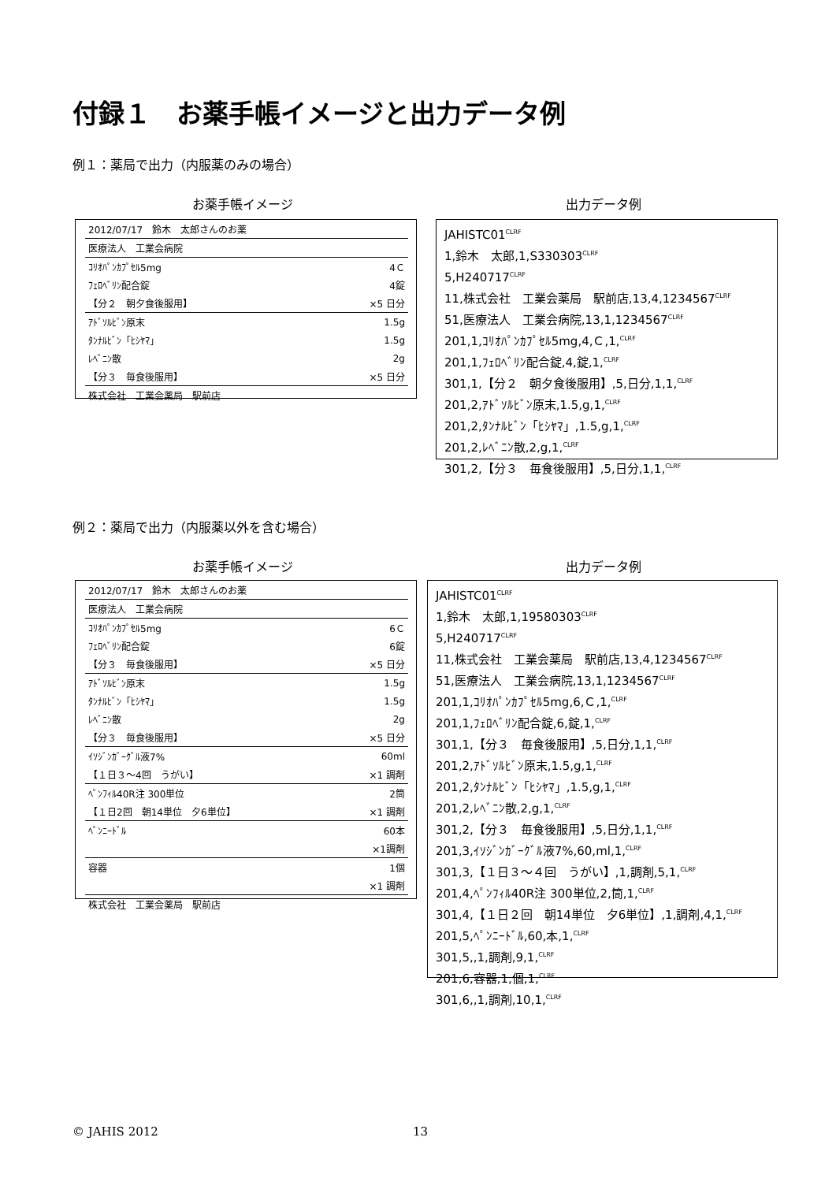付録１　お薬手帳イメージと出力データ例
例１：薬局で出力（内服薬のみの場合）
お薬手帳イメージ 出力データ例
| 2012/07/17 鈴木 太郎さんのお薬 | |
| 医療法人 工業会病院 | |
| ｺﾘｵﾊﾟﾝｶﾌﾟｾﾙ5mg | 4Ｃ |
| ﾌｪﾛﾍﾞﾘﾝ配合錠 | 4錠 |
| 【分２ 朝夕食後服用】 | ×5 日分 |
| ｱﾄﾞｿﾙﾋﾞﾝ原末 | 1.5g |
| ﾀﾝﾅﾙﾋﾞﾝ「ﾋｼﾔﾏ」 | 1.5g |
| ﾚﾍﾞﾆﾝ散 | 2g |
| 【分３ 毎食後服用】 | ×5 日分 |
| 株式会社 工業会薬局 駅前店 | |
JAHISTC01<sup>CLRF</sup>
1,鈴木　太郎,1,S330303<sup>CLRF</sup>
5,H240717<sup>CLRF</sup>
11,株式会社　工業会薬局　駅前店,13,4,1234567<sup>CLRF</sup>
51,医療法人　工業会病院,13,1,1234567<sup>CLRF</sup>
201,1,ｺﾘｵﾊﾟﾝｶﾌﾟｾﾙ5mg,4,Ｃ,1,<sup>CLRF</sup>
201,1,ﾌｪﾛﾍﾞﾘﾝ配合錠,4,錠,1,<sup>CLRF</sup>
301,1,【分２　朝夕食後服用】,5,日分,1,1,<sup>CLRF</sup>
201,2,ｱﾄﾞｿﾙﾋﾞﾝ原末,1.5,g,1,<sup>CLRF</sup>
201,2,ﾀﾝﾅﾙﾋﾞﾝ「ﾋｼﾔﾏ」,1.5,g,1,<sup>CLRF</sup>
201,2,ﾚﾍﾞﾆﾝ散,2,g,1,<sup>CLRF</sup>
301,2,【分３　毎食後服用】,5,日分,1,1,<sup>CLRF</sup>
例２：薬局で出力（内服薬以外を含む場合）
お薬手帳イメージ 出力データ例
| 2012/07/17 鈴木 太郎さんのお薬 | |
| 医療法人 工業会病院 | |
| ｺﾘｵﾊﾟﾝｶﾌﾟｾﾙ5mg | 6Ｃ |
| ﾌｪﾛﾍﾞﾘﾝ配合錠 | 6錠 |
| 【分３ 毎食後服用】 | ×5 日分 |
| ｱﾄﾞｿﾙﾋﾞﾝ原末 | 1.5g |
| ﾀﾝﾅﾙﾋﾞﾝ「ﾋｼﾔﾏ」 | 1.5g |
| ﾚﾍﾞﾆﾝ散 | 2g |
| 【分３ 毎食後服用】 | ×5 日分 |
| ｲｿｼﾞﾝｶﾞｰｸﾞﾙ液7% | 60ml |
| 【１日３～4回 うがい】 | ×1 調剤 |
| ﾍﾟﾝﾌｨﾙ40R注 300単位 | 2筒 |
| 【１日2回 朝14単位 夕6単位】 | ×1 調剤 |
| ﾍﾟﾝﾆｰﾄﾞﾙ | 60本 |
| | ×1調剤 |
| 容器 | 1個 |
| | ×1 調剤 |
| 株式会社 工業会薬局 駅前店 | |
JAHISTC01<sup>CLRF</sup>
1,鈴木　太郎,1,19580303<sup>CLRF</sup>
5,H240717<sup>CLRF</sup>
11,株式会社　工業会薬局　駅前店,13,4,1234567<sup>CLRF</sup>
51,医療法人　工業会病院,13,1,1234567<sup>CLRF</sup>
201,1,ｺﾘｵﾊﾟﾝｶﾌﾟｾﾙ5mg,6,Ｃ,1,<sup>CLRF</sup>
201,1,ﾌｪﾛﾍﾞﾘﾝ配合錠,6,錠,1,<sup>CLRF</sup>
301,1,【分３　毎食後服用】,5,日分,1,1,<sup>CLRF</sup>
201,2,ｱﾄﾞｿﾙﾋﾞﾝ原末,1.5,g,1,<sup>CLRF</sup>
201,2,ﾀﾝﾅﾙﾋﾞﾝ「ﾋｼﾔﾏ」,1.5,g,1,<sup>CLRF</sup>
201,2,ﾚﾍﾞﾆﾝ散,2,g,1,<sup>CLRF</sup>
301,2,【分３　毎食後服用】,5,日分,1,1,<sup>CLRF</sup>
201,3,ｲｿｼﾞﾝｶﾞｰｸﾞﾙ液7%,60,ml,1,<sup>CLRF</sup>
301,3,【１日３～４回　うがい】,1,調剤,5,1,<sup>CLRF</sup>
201,4,ﾍﾟﾝﾌｨﾙ40R注 300単位,2,筒,1,<sup>CLRF</sup>
301,4,【１日２回　朝14単位　夕6単位】,1,調剤,4,1,<sup>CLRF</sup>
201,5,ﾍﾟﾝﾆｰﾄﾞﾙ,60,本,1,<sup>CLRF</sup>
301,5,,1,調剤,9,1,<sup>CLRF</sup>
201,6,容器,1,個,1,<sup>CLRF</sup>
301,6,,1,調剤,10,1,<sup>CLRF</sup>
© JAHIS 2012 13